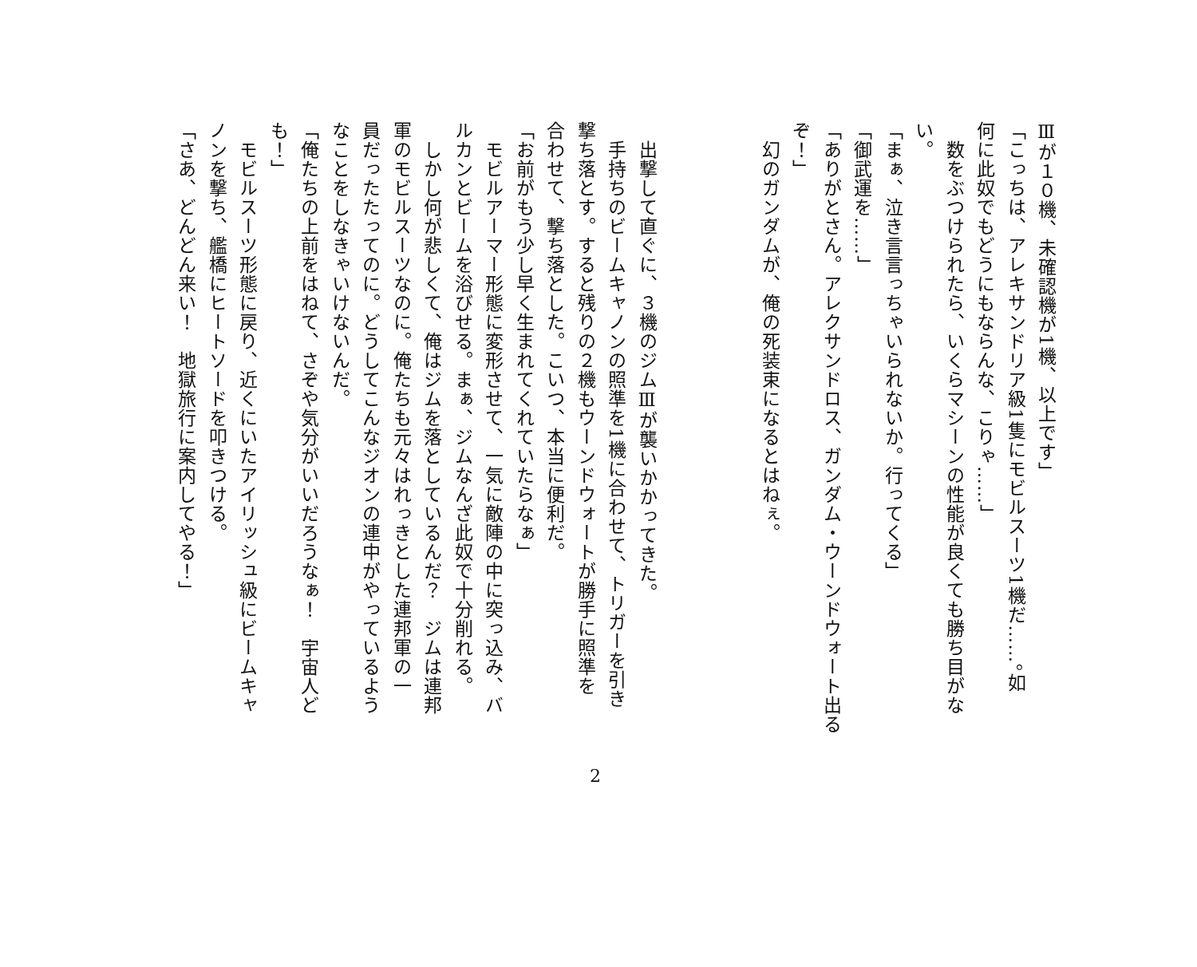Ⅲが１０機、未確認機が1機、以上です」
「こっちは、アレキサンドリア級1隻にモビルスーツ1機だ……。如
何に此奴でもどうにもならんな、こりゃ……」
　数をぶつけられたら、いくらマシーンの性能が良くても勝ち目がな
い。
「まぁ、泣き言言っちゃいられないか。行ってくる」
「御武運を……」
「ありがとさん。アレクサンドロス、ガンダム・ウーンドウォート出る
ぞ！」
　幻のガンダムが、俺の死装束になるとはねぇ。
　出撃して直ぐに、３機のジムⅢが襲いかかってきた。
　手持ちのビームキャノンの照準を1機に合わせて、トリガーを引き
撃ち落とす。すると残りの２機もウーンドウォートが勝手に照準を
合わせて、撃ち落とした。こいつ、本当に便利だ。
「お前がもう少し早く生まれてくれていたらなぁ」
　モビルアーマー形態に変形させて、一気に敵陣の中に突っ込み、バ
ルカンとビームを浴びせる。まぁ、ジムなんざ此奴で十分削れる。
　しかし何が悲しくて、俺はジムを落としているんだ？　ジムは連邦
軍のモビルスーツなのに。俺たちも元々はれっきとした連邦軍の一
員だったたってのに。どうしてこんなジオンの連中がやっているよう
なことをしなきゃいけないんだ。
「俺たちの上前をはねて、さぞや気分がいいだろうなぁ！　宇宙人ど
も！」
　モビルスーツ形態に戻り、近くにいたアイリッシュ級にビームキャ
ノンを撃ち、艦橋にヒートソードを叩きつける。
「さあ、どんどん来い！　地獄旅行に案内してやる！」
2